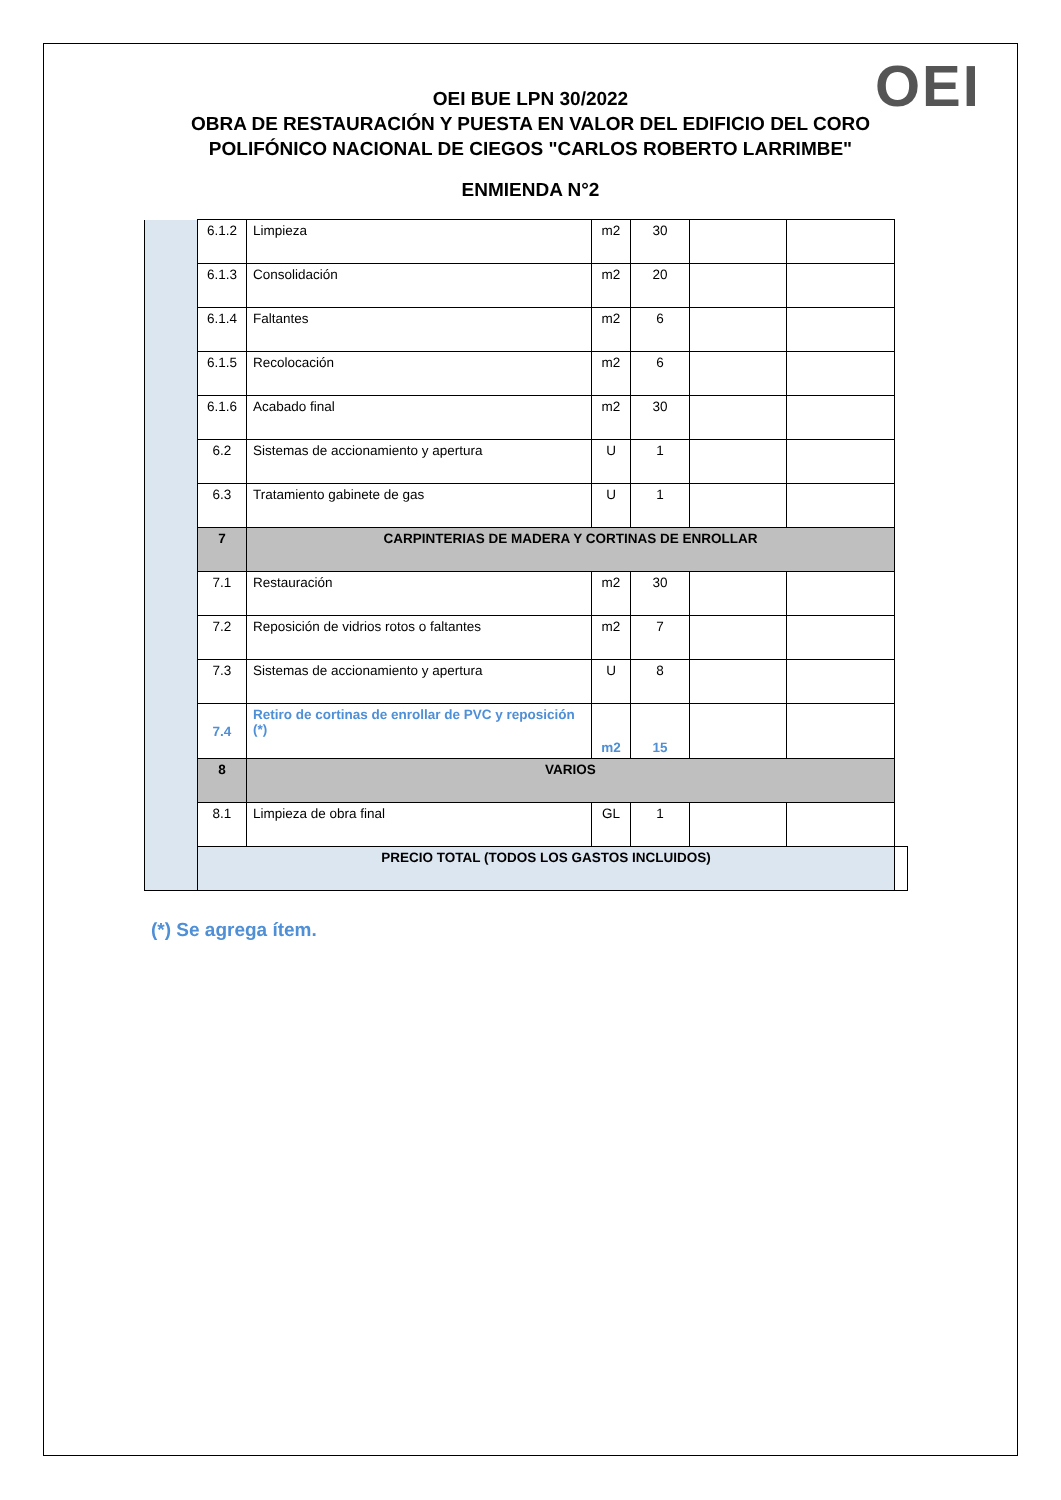OEI
OEI BUE LPN 30/2022
OBRA DE RESTAURACIÓN Y PUESTA EN VALOR DEL EDIFICIO DEL CORO
POLIFÓNICO NACIONAL DE CIEGOS "CARLOS ROBERTO LARRIMBE"
ENMIENDA N°2
| | 6.1.2 | Limpieza | m2 | 30 | | | |
| | 6.1.3 | Consolidación | m2 | 20 | | | |
| | 6.1.4 | Faltantes | m2 | 6 | | | |
| | 6.1.5 | Recolocación | m2 | 6 | | | |
| | 6.1.6 | Acabado final | m2 | 30 | | | |
| | 6.2 | Sistemas de accionamiento y apertura | U | 1 | | | |
| | 6.3 | Tratamiento gabinete de gas | U | 1 | | | |
| | 7 | CARPINTERIAS DE MADERA Y CORTINAS DE ENROLLAR | | | | | |
| | 7.1 | Restauración | m2 | 30 | | | |
| | 7.2 | Reposición de vidrios rotos o faltantes | m2 | 7 | | | |
| | 7.3 | Sistemas de accionamiento y apertura | U | 8 | | | |
| | 7.4 | Retiro de cortinas de enrollar de PVC y reposición (*) | m2 | 15 | | | |
| | 8 | VARIOS | | | | | |
| | 8.1 | Limpieza de obra final | GL | 1 | | | |
| | PRECIO TOTAL (TODOS LOS GASTOS INCLUIDOS) | | | | | | |
(*) Se agrega ítem.